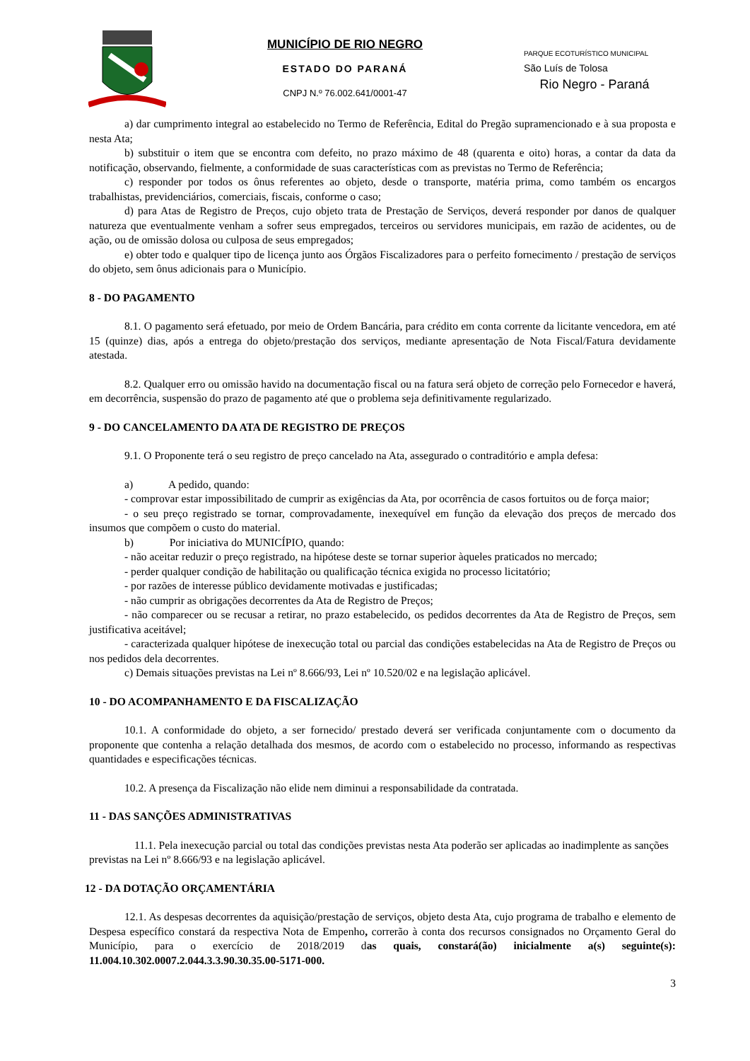MUNICÍPIO DE RIO NEGRO
ESTADO DO PARANÁ
CNPJ N.º 76.002.641/0001-47
PARQUE ECOTURÍSTICO MUNICIPAL
São Luís de Tolosa
Rio Negro - Paraná
a) dar cumprimento integral ao estabelecido no Termo de Referência, Edital do Pregão supramencionado e à sua proposta e nesta Ata;
b) substituir o item que se encontra com defeito, no prazo máximo de 48 (quarenta e oito) horas, a contar da data da notificação, observando, fielmente, a conformidade de suas características com as previstas no Termo de Referência;
c) responder por todos os ônus referentes ao objeto, desde o transporte, matéria prima, como também os encargos trabalhistas, previdenciários, comerciais, fiscais, conforme o caso;
d) para Atas de Registro de Preços, cujo objeto trata de Prestação de Serviços, deverá responder por danos de qualquer natureza que eventualmente venham a sofrer seus empregados, terceiros ou servidores municipais, em razão de acidentes, ou de ação, ou de omissão dolosa ou culposa de seus empregados;
e) obter todo e qualquer tipo de licença junto aos Órgãos Fiscalizadores para o perfeito fornecimento / prestação de serviços do objeto, sem ônus adicionais para o Município.
8 - DO PAGAMENTO
8.1. O pagamento será efetuado, por meio de Ordem Bancária, para crédito em conta corrente da licitante vencedora, em até 15 (quinze) dias, após a entrega do objeto/prestação dos serviços, mediante apresentação de Nota Fiscal/Fatura devidamente atestada.
8.2. Qualquer erro ou omissão havido na documentação fiscal ou na fatura será objeto de correção pelo Fornecedor e haverá, em decorrência, suspensão do prazo de pagamento até que o problema seja definitivamente regularizado.
9 - DO CANCELAMENTO DA ATA DE REGISTRO DE PREÇOS
9.1. O Proponente terá o seu registro de preço cancelado na Ata, assegurado o contraditório e ampla defesa:
a) A pedido, quando:
- comprovar estar impossibilitado de cumprir as exigências da Ata, por ocorrência de casos fortuitos ou de força maior;
- o seu preço registrado se tornar, comprovadamente, inexequível em função da elevação dos preços de mercado dos insumos que compõem o custo do material.
b) Por iniciativa do MUNICÍPIO, quando:
- não aceitar reduzir o preço registrado, na hipótese deste se tornar superior àqueles praticados no mercado;
- perder qualquer condição de habilitação ou qualificação técnica exigida no processo licitatório;
- por razões de interesse público devidamente motivadas e justificadas;
- não cumprir as obrigações decorrentes da Ata de Registro de Preços;
- não comparecer ou se recusar a retirar, no prazo estabelecido, os pedidos decorrentes da Ata de Registro de Preços, sem justificativa aceitável;
- caracterizada qualquer hipótese de inexecução total ou parcial das condições estabelecidas na Ata de Registro de Preços ou nos pedidos dela decorrentes.
c) Demais situações previstas na Lei nº 8.666/93, Lei nº 10.520/02 e na legislação aplicável.
10 - DO ACOMPANHAMENTO E DA FISCALIZAÇÃO
10.1. A conformidade do objeto, a ser fornecido/ prestado deverá ser verificada conjuntamente com o documento da proponente que contenha a relação detalhada dos mesmos, de acordo com o estabelecido no processo, informando as respectivas quantidades e especificações técnicas.
10.2. A presença da Fiscalização não elide nem diminui a responsabilidade da contratada.
11 - DAS SANÇÕES ADMINISTRATIVAS
11.1. Pela inexecução parcial ou total das condições previstas nesta Ata poderão ser aplicadas ao inadimplente as sanções previstas na Lei nº 8.666/93 e na legislação aplicável.
12 - DA DOTAÇÃO ORÇAMENTÁRIA
12.1. As despesas decorrentes da aquisição/prestação de serviços, objeto desta Ata, cujo programa de trabalho e elemento de Despesa específico constará da respectiva Nota de Empenho, correrão à conta dos recursos consignados no Orçamento Geral do Município, para o exercício de 2018/2019 das quais, constará(ão) inicialmente a(s) seguinte(s): 11.004.10.302.0007.2.044.3.3.90.30.35.00-5171-000.
3